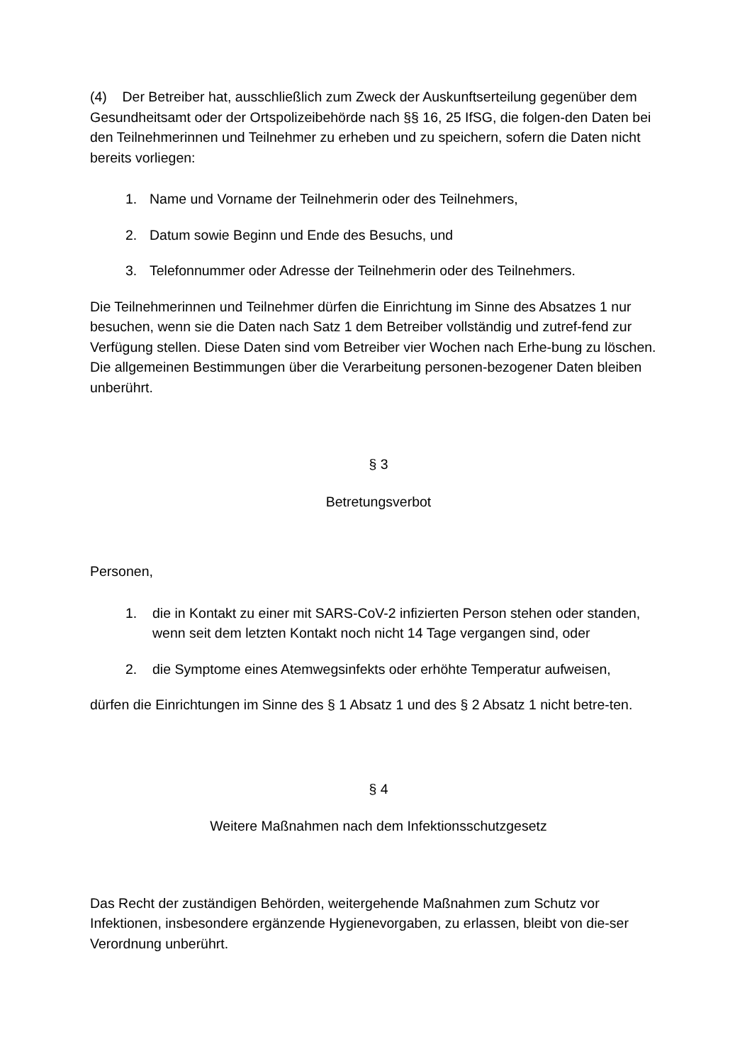(4) Der Betreiber hat, ausschließlich zum Zweck der Auskunftserteilung gegenüber dem Gesundheitsamt oder der Ortspolizeibehörde nach §§ 16, 25 IfSG, die folgen-den Daten bei den Teilnehmerinnen und Teilnehmer zu erheben und zu speichern, sofern die Daten nicht bereits vorliegen:
1. Name und Vorname der Teilnehmerin oder des Teilnehmers,
2. Datum sowie Beginn und Ende des Besuchs, und
3. Telefonnummer oder Adresse der Teilnehmerin oder des Teilnehmers.
Die Teilnehmerinnen und Teilnehmer dürfen die Einrichtung im Sinne des Absatzes 1 nur besuchen, wenn sie die Daten nach Satz 1 dem Betreiber vollständig und zutref-fend zur Verfügung stellen. Diese Daten sind vom Betreiber vier Wochen nach Erhe-bung zu löschen. Die allgemeinen Bestimmungen über die Verarbeitung personen-bezogener Daten bleiben unberührt.
§ 3
Betretungsverbot
Personen,
1. die in Kontakt zu einer mit SARS-CoV-2 infizierten Person stehen oder standen, wenn seit dem letzten Kontakt noch nicht 14 Tage vergangen sind, oder
2. die Symptome eines Atemwegsinfekts oder erhöhte Temperatur aufweisen,
dürfen die Einrichtungen im Sinne des § 1 Absatz 1 und des § 2 Absatz 1 nicht betre-ten.
§ 4
Weitere Maßnahmen nach dem Infektionsschutzgesetz
Das Recht der zuständigen Behörden, weitergehende Maßnahmen zum Schutz vor Infektionen, insbesondere ergänzende Hygienevorgaben, zu erlassen, bleibt von die-ser Verordnung unberührt.